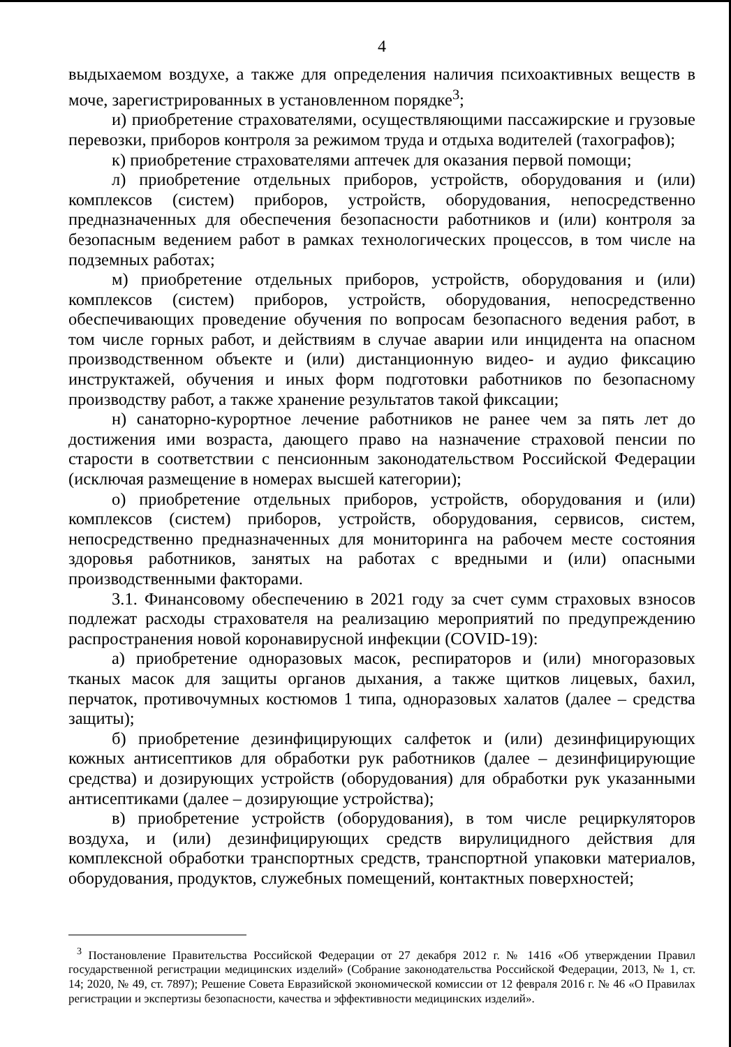4
выдыхаемом воздухе, а также для определения наличия психоактивных веществ в моче, зарегистрированных в установленном порядке<sup>3</sup>;
и) приобретение страхователями, осуществляющими пассажирские и грузовые перевозки, приборов контроля за режимом труда и отдыха водителей (тахографов);
к) приобретение страхователями аптечек для оказания первой помощи;
л) приобретение отдельных приборов, устройств, оборудования и (или) комплексов (систем) приборов, устройств, оборудования, непосредственно предназначенных для обеспечения безопасности работников и (или) контроля за безопасным ведением работ в рамках технологических процессов, в том числе на подземных работах;
м) приобретение отдельных приборов, устройств, оборудования и (или) комплексов (систем) приборов, устройств, оборудования, непосредственно обеспечивающих проведение обучения по вопросам безопасного ведения работ, в том числе горных работ, и действиям в случае аварии или инцидента на опасном производственном объекте и (или) дистанционную видео- и аудио фиксацию инструктажей, обучения и иных форм подготовки работников по безопасному производству работ, а также хранение результатов такой фиксации;
н) санаторно-курортное лечение работников не ранее чем за пять лет до достижения ими возраста, дающего право на назначение страховой пенсии по старости в соответствии с пенсионным законодательством Российской Федерации (исключая размещение в номерах высшей категории);
о) приобретение отдельных приборов, устройств, оборудования и (или) комплексов (систем) приборов, устройств, оборудования, сервисов, систем, непосредственно предназначенных для мониторинга на рабочем месте состояния здоровья работников, занятых на работах с вредными и (или) опасными производственными факторами.
3.1. Финансовому обеспечению в 2021 году за счет сумм страховых взносов подлежат расходы страхователя на реализацию мероприятий по предупреждению распространения новой коронавирусной инфекции (COVID-19):
а) приобретение одноразовых масок, респираторов и (или) многоразовых тканых масок для защиты органов дыхания, а также щитков лицевых, бахил, перчаток, противочумных костюмов 1 типа, одноразовых халатов (далее – средства защиты);
б) приобретение дезинфицирующих салфеток и (или) дезинфицирующих кожных антисептиков для обработки рук работников (далее – дезинфицирующие средства) и дозирующих устройств (оборудования) для обработки рук указанными антисептиками (далее – дозирующие устройства);
в) приобретение устройств (оборудования), в том числе рециркуляторов воздуха, и (или) дезинфицирующих средств вирулицидного действия для комплексной обработки транспортных средств, транспортной упаковки материалов, оборудования, продуктов, служебных помещений, контактных поверхностей;
<sup>3</sup> Постановление Правительства Российской Федерации от 27 декабря 2012 г. № 1416 «Об утверждении Правил государственной регистрации медицинских изделий» (Собрание законодательства Российской Федерации, 2013, № 1, ст. 14; 2020, № 49, ст. 7897); Решение Совета Евразийской экономической комиссии от 12 февраля 2016 г. № 46 «О Правилах регистрации и экспертизы безопасности, качества и эффективности медицинских изделий».